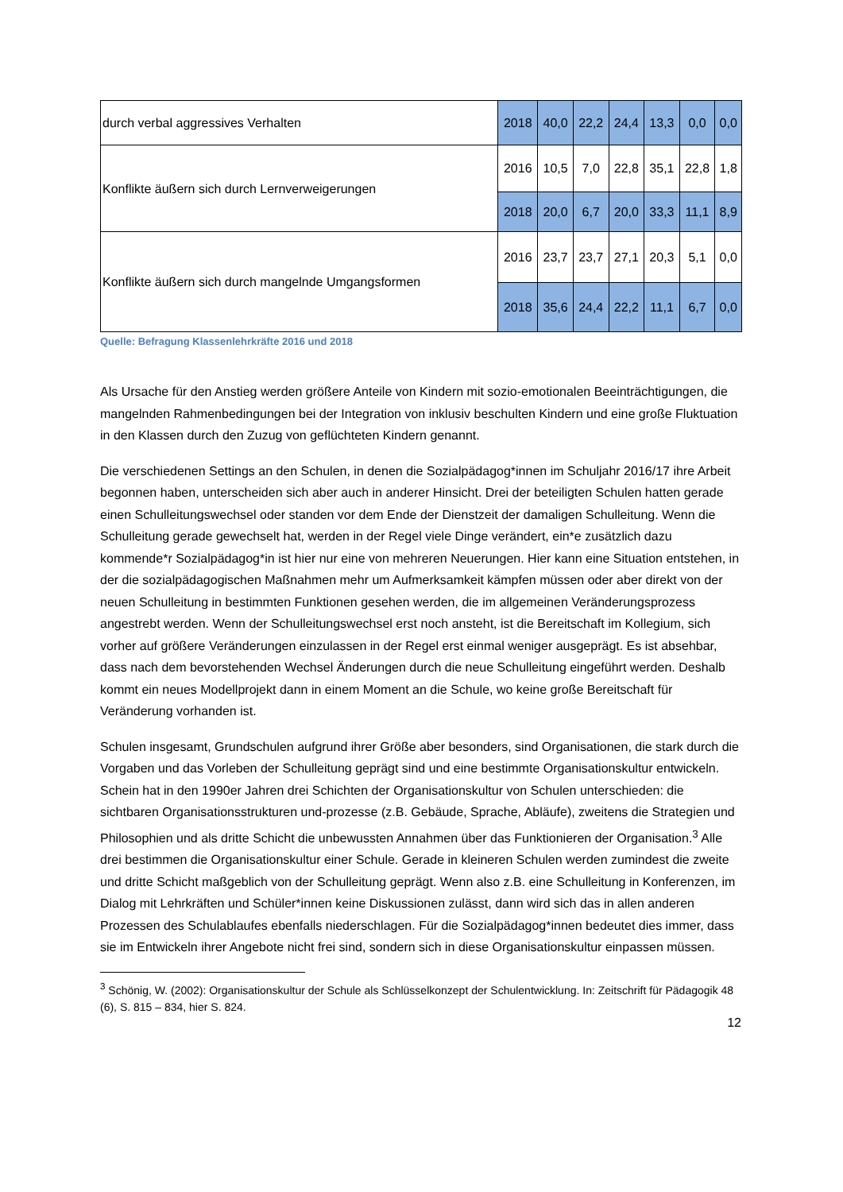| durch verbal aggressives Verhalten | 2018 | 40,0 | 22,2 | 24,4 | 13,3 | 0,0 | 0,0 |
| Konflikte äußern sich durch Lernverweigerungen | 2016 | 10,5 | 7,0 | 22,8 | 35,1 | 22,8 | 1,8 |
| | 2018 | 20,0 | 6,7 | 20,0 | 33,3 | 11,1 | 8,9 |
| Konflikte äußern sich durch mangelnde Umgangsformen | 2016 | 23,7 | 23,7 | 27,1 | 20,3 | 5,1 | 0,0 |
| | 2018 | 35,6 | 24,4 | 22,2 | 11,1 | 6,7 | 0,0 |
Quelle: Befragung Klassenlehrkräfte 2016 und 2018
Als Ursache für den Anstieg werden größere Anteile von Kindern mit sozio-emotionalen Beeinträchtigungen, die mangelnden Rahmenbedingungen bei der Integration von inklusiv beschulten Kindern und eine große Fluktuation in den Klassen durch den Zuzug von geflüchteten Kindern genannt.
Die verschiedenen Settings an den Schulen, in denen die Sozialpädagog*innen im Schuljahr 2016/17 ihre Arbeit begonnen haben, unterscheiden sich aber auch in anderer Hinsicht. Drei der beteiligten Schulen hatten gerade einen Schulleitungswechsel oder standen vor dem Ende der Dienstzeit der damaligen Schulleitung. Wenn die Schulleitung gerade gewechselt hat, werden in der Regel viele Dinge verändert, ein*e zusätzlich dazu kommende*r Sozialpädagog*in ist hier nur eine von mehreren Neuerungen. Hier kann eine Situation entstehen, in der die sozialpädagogischen Maßnahmen mehr um Aufmerksamkeit kämpfen müssen oder aber direkt von der neuen Schulleitung in bestimmten Funktionen gesehen werden, die im allgemeinen Veränderungsprozess angestrebt werden. Wenn der Schulleitungswechsel erst noch ansteht, ist die Bereitschaft im Kollegium, sich vorher auf größere Veränderungen einzulassen in der Regel erst einmal weniger ausgeprägt. Es ist absehbar, dass nach dem bevorstehenden Wechsel Änderungen durch die neue Schulleitung eingeführt werden. Deshalb kommt ein neues Modellprojekt dann in einem Moment an die Schule, wo keine große Bereitschaft für Veränderung vorhanden ist.
Schulen insgesamt, Grundschulen aufgrund ihrer Größe aber besonders, sind Organisationen, die stark durch die Vorgaben und das Vorleben der Schulleitung geprägt sind und eine bestimmte Organisationskultur entwickeln. Schein hat in den 1990er Jahren drei Schichten der Organisationskultur von Schulen unterschieden: die sichtbaren Organisationsstrukturen und-prozesse (z.B. Gebäude, Sprache, Abläufe), zweitens die Strategien und Philosophien und als dritte Schicht die unbewussten Annahmen über das Funktionieren der Organisation.<sup>3</sup> Alle drei bestimmen die Organisationskultur einer Schule. Gerade in kleineren Schulen werden zumindest die zweite und dritte Schicht maßgeblich von der Schulleitung geprägt. Wenn also z.B. eine Schulleitung in Konferenzen, im Dialog mit Lehrkräften und Schüler*innen keine Diskussionen zulässt, dann wird sich das in allen anderen Prozessen des Schulablaufes ebenfalls niederschlagen. Für die Sozialpädagog*innen bedeutet dies immer, dass sie im Entwickeln ihrer Angebote nicht frei sind, sondern sich in diese Organisationskultur einpassen müssen.
<sup>3</sup> Schönig, W. (2002): Organisationskultur der Schule als Schlüsselkonzept der Schulentwicklung. In: Zeitschrift für Pädagogik 48 (6), S. 815 – 834, hier S. 824.
12